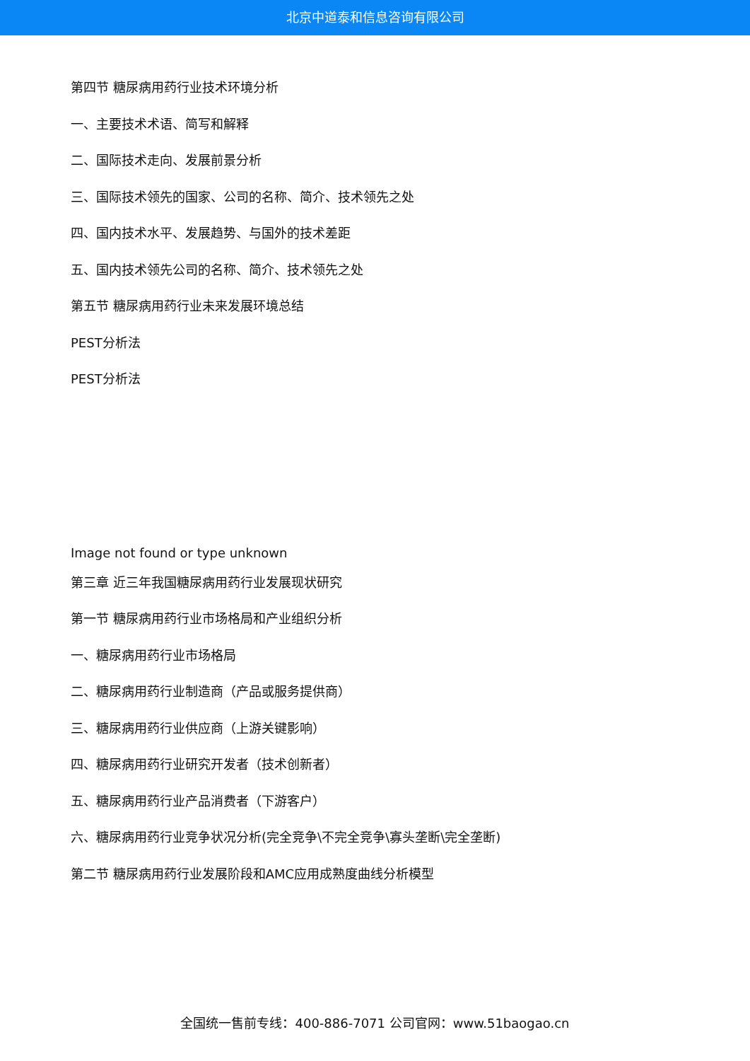北京中道泰和信息咨询有限公司
第四节 糖尿病用药行业技术环境分析
一、主要技术术语、简写和解释
二、国际技术走向、发展前景分析
三、国际技术领先的国家、公司的名称、简介、技术领先之处
四、国内技术水平、发展趋势、与国外的技术差距
五、国内技术领先公司的名称、简介、技术领先之处
第五节 糖尿病用药行业未来发展环境总结
PEST分析法
PEST分析法
Image not found or type unknown
第三章 近三年我国糖尿病用药行业发展现状研究
第一节 糖尿病用药行业市场格局和产业组织分析
一、糖尿病用药行业市场格局
二、糖尿病用药行业制造商（产品或服务提供商）
三、糖尿病用药行业供应商（上游关键影响）
四、糖尿病用药行业研究开发者（技术创新者）
五、糖尿病用药行业产品消费者（下游客户）
六、糖尿病用药行业竞争状况分析(完全竞争\不完全竞争\寡头垄断\完全垄断)
第二节 糖尿病用药行业发展阶段和AMC应用成熟度曲线分析模型
全国统一售前专线：400-886-7071 公司官网：www.51baogao.cn